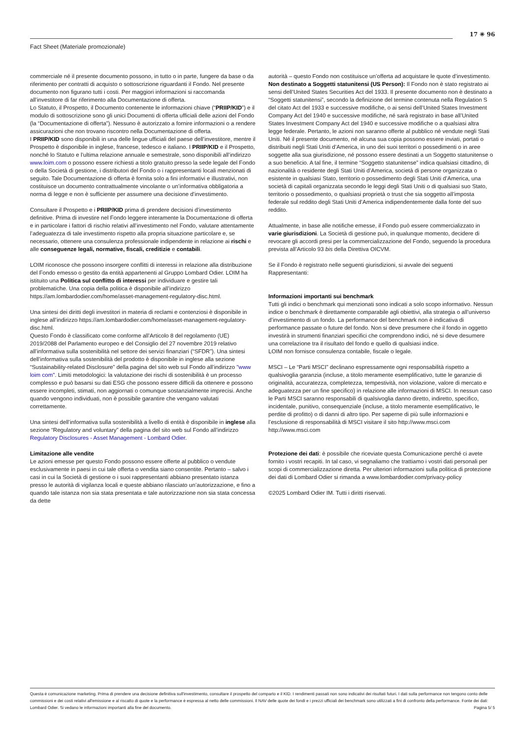Fact Sheet (Materiale promozionale)
17 ✳ 96
commerciale né il presente documento possono, in tutto o in parte, fungere da base o da riferimento per contratti di acquisto o sottoscrizione riguardanti il Fondo. Nel presente documento non figurano tutti i costi. Per maggiori informazioni si raccomanda all’investitore di far riferimento alla Documentazione di offerta.
Lo Statuto, il Prospetto, il Documento contenente le informazioni chiave (“PRIIP/KID”) e il modulo di sottoscrizione sono gli unici Documenti di offerta ufficiali delle azioni del Fondo (la “Documentazione di offerta”). Nessuno è autorizzato a fornire informazioni o a rendere assicurazioni che non trovano riscontro nella Documentazione di offerta.
I PRIIP/KID sono disponibili in una delle lingue ufficiali del paese dell’investitore, mentre il Prospetto è disponibile in inglese, francese, tedesco e italiano. I PRIIP/KID e il Prospetto, nonché lo Statuto e l’ultima relazione annuale e semestrale, sono disponibili all’indirizzo www.loim.com o possono essere richiesti a titolo gratuito presso la sede legale del Fondo o della Società di gestione, i distributori del Fondo o i rappresentanti locali menzionati di seguito. Tale Documentazione di offerta è fornita solo a fini informativi e illustrativi, non costituisce un documento contrattualmente vincolante o un’informativa obbligatoria a norma di legge e non è sufficiente per assumere una decisione d’investimento.
Consultare il Prospetto e i PRIIP/KID prima di prendere decisioni d’investimento definitive. Prima di investire nel Fondo leggere interamente la Documentazione di offerta e in particolare i fattori di rischio relativi all’investimento nel Fondo, valutare attentamente l’adeguatezza di tale investimento rispetto alla propria situazione particolare e, se necessario, ottenere una consulenza professionale indipendente in relazione ai rischi e alle conseguenze legali, normative, fiscali, creditizie e contabili.
LOIM riconosce che possono insorgere conflitti di interessi in relazione alla distribuzione del Fondo emesso o gestito da entità appartenenti al Gruppo Lombard Odier. LOIM ha istituito una Politica sul conflitto di interessi per individuare e gestire tali problematiche. Una copia della politica è disponibile all’indirizzo https://am.lombardodier.com/home/asset-management-regulatory-disc.html.
Una sintesi dei diritti degli investitori in materia di reclami e contenziosi è disponibile in inglese all’indirizzo https://am.lombardodier.com/home/asset-management-regulatory-disc.html.
Questo Fondo è classificato come conforme all’Articolo 8 del regolamento (UE) 2019/2088 del Parlamento europeo e del Consiglio del 27 novembre 2019 relativo all’informativa sulla sostenibilità nel settore dei servizi finanziari (“SFDR”). Una sintesi dell’informativa sulla sostenibilità del prodotto è disponibile in inglese alla sezione “Sustainability-related Disclosure” della pagina del sito web sul Fondo all’indirizzo "www loim com". Limiti metodologici: la valutazione dei rischi di sostenibilità è un processo complesso e può basarsi su dati ESG che possono essere difficili da ottenere e possono essere incompleti, stimati, non aggiornati o comunque sostanzialmente imprecisi. Anche quando vengono individuati, non è possibile garantire che vengano valutati correttamente.
Una sintesi dell’informativa sulla sostenibilità a livello di entità è disponibile in inglese alla sezione “Regulatory and voluntary” della pagina del sito web sul Fondo all’indirizzo Regulatory Disclosures - Asset Management - Lombard Odier.
Limitazione alle vendite
Le azioni emesse per questo Fondo possono essere offerte al pubblico o vendute esclusivamente in paesi in cui tale offerta o vendita siano consentite. Pertanto – salvo i casi in cui la Società di gestione o i suoi rappresentanti abbiano presentato istanza presso le autorità di vigilanza locali e queste abbiano rilasciato un’autorizzazione, e fino a quando tale istanza non sia stata presentata e tale autorizzazione non sia stata concessa da dette
autorità – questo Fondo non costituisce un’offerta ad acquistare le quote d’investimento.
Non destinato a Soggetti statunitensi (US Person): Il Fondo non è stato registrato ai sensi dell’United States Securities Act del 1933. Il presente documento non è destinato a “Soggetti statunitensi”, secondo la definizione del termine contenuta nella Regulation S del citato Act del 1933 e successive modifiche, o ai sensi dell’United States Investment Company Act del 1940 e successive modifiche, né sarà registrato in base all’United States Investment Company Act del 1940 e successive modifiche o a qualsiasi altra legge federale. Pertanto, le azioni non saranno offerte al pubblico né vendute negli Stati Uniti. Né il presente documento, né alcuna sua copia possono essere inviati, portati o distribuiti negli Stati Uniti d’America, in uno dei suoi territori o possedimenti o in aree soggette alla sua giurisdizione, né possono essere destinati a un Soggetto statunitense o a suo beneficio. A tal fine, il termine “Soggetto statunitense” indica qualsiasi cittadino, di nazionalità o residente degli Stati Uniti d’America, società di persone organizzata o esistente in qualsiasi Stato, territorio o possedimento degli Stati Uniti d’America, una società di capitali organizzata secondo le leggi degli Stati Uniti o di qualsiasi suo Stato, territorio o possedimento, o qualsiasi proprietà o trust che sia soggetto all’imposta federale sul reddito degli Stati Uniti d’America indipendentemente dalla fonte del suo reddito.
Attualmente, in base alle notifiche emesse, il Fondo può essere commercializzato in varie giurisdizioni. La Società di gestione può, in qualunque momento, decidere di revocare gli accordi presi per la commercializzazione del Fondo, seguendo la procedura prevista all’Articolo 93 bis della Direttiva OICVM.
Se il Fondo è registrato nelle seguenti giurisdizioni, si avvale dei seguenti Rappresentanti:
Informazioni importanti sui benchmark
Tutti gli indici o benchmark qui menzionati sono indicati a solo scopo informativo. Nessun indice o benchmark è direttamente comparabile agli obiettivi, alla strategia o all’universo d’investimento di un fondo. La performance del benchmark non è indicativa di performance passate o future del fondo. Non si deve presumere che il fondo in oggetto investirà in strumenti finanziari specifici che comprendono indici, né si deve desumere una correlazione tra il risultato del fondo e quello di qualsiasi indice.
LOIM non fornisce consulenza contabile, fiscale o legale.
MSCI – Le “Parti MSCI” declinano espressamente ogni responsabilità rispetto a qualsivoglia garanzia (incluse, a titolo meramente esemplificativo, tutte le garanzie di originalità, accuratezza, completezza, tempestività, non violazione, valore di mercato e adeguatezza per un fine specifico) in relazione alle informazioni di MSCI. In nessun caso le Parti MSCI saranno responsabili di qualsivoglia danno diretto, indiretto, specifico, incidentale, punitivo, consequenziale (incluse, a titolo meramente esemplificativo, le perdite di profitto) o di danni di altro tipo. Per saperne di più sulle informazioni e l’esclusione di responsabilità di MSCI visitare il sito http://www.msci.com
http://www.msci.com
Protezione dei dati: è possibile che riceviate questa Comunicazione perché ci avete fornito i vostri recapiti. In tal caso, vi segnaliamo che trattiamo i vostri dati personali per scopi di commercializzazione diretta. Per ulteriori informazioni sulla politica di protezione dei dati di Lombard Odier si rimanda a www.lombardodier.com/privacy-policy
©2025 Lombard Odier IM. Tutti i diritti riservati.
Questa è comunicazione marketing. Prima di prendere una decisione definitiva sull'investimento, consultare il prospetto del comparto e il KID. I rendimenti passati non sono indicativi dei risultati futuri. I dati sulla performance non tengono conto delle commissioni e dei costi relativi all'emissione e al riscatto di quote e la performance è espressa al netto delle commissioni. Il NAV delle quote dei fondi e i prezzi ufficiali dei benchmark sono utilizzati a fini di confronto della performance. Fonte dei dati: Lombard Odier. Si vedano le informazioni importanti alla fine del documento. Pagina 5/ 5